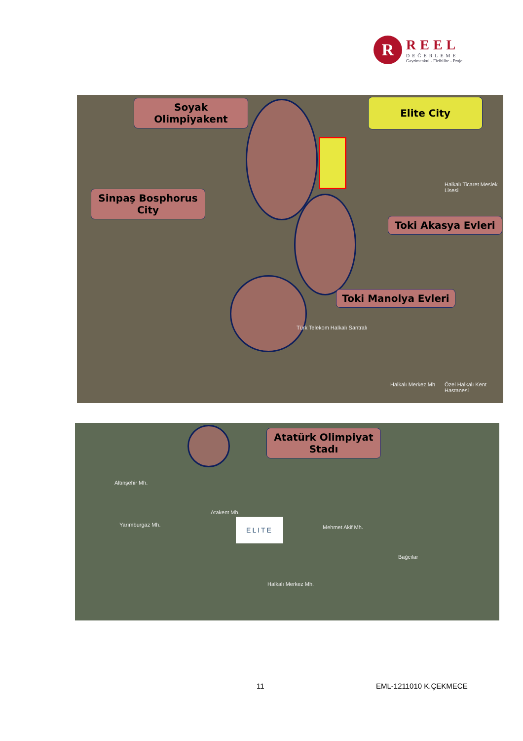R
REEL
DEĞERLEME
Gayrimenkul - Fizibilite - Proje
Soyak Olimpiyakent
Sinpaş Bosphorus City
Elite City
Toki Akasya Evleri
Toki Manolya Evleri
Halkalı Ticaret Meslek Lisesi
Türk Telekom Halkalı Santralı
Halkalı Merkez Mh Özel Halkalı Kent Hastanesi
Atatürk Olimpiyat Stadı
ELITE
Altınşehir Mh.
Atakent Mh.
Yarımburgaz Mh. Mehmet Akif Mh.
Bağcılar
Halkalı Merkez Mh.
11 EML-1211010 K.ÇEKMECE